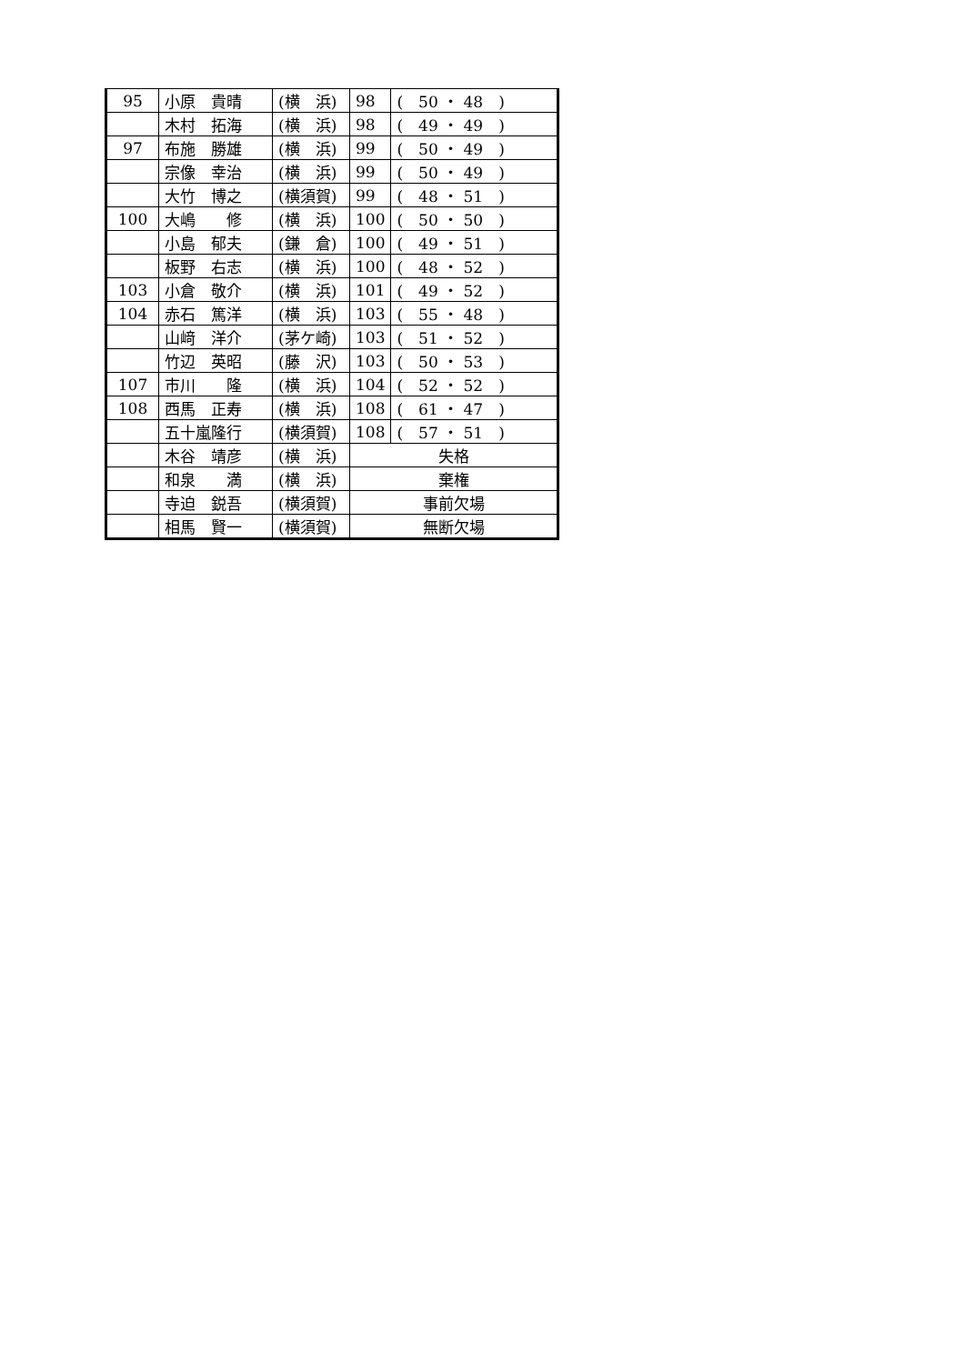| 95 | 小原 貴晴 | (横 浜) | 98 | ( 50 ・ 48 ) |
| | 木村 拓海 | (横 浜) | 98 | ( 49 ・ 49 ) |
| 97 | 布施 勝雄 | (横 浜) | 99 | ( 50 ・ 49 ) |
| | 宗像 幸治 | (横 浜) | 99 | ( 50 ・ 49 ) |
| | 大竹 博之 | (横須賀) | 99 | ( 48 ・ 51 ) |
| 100 | 大嶋 修 | (横 浜) | 100 | ( 50 ・ 50 ) |
| | 小島 郁夫 | (鎌 倉) | 100 | ( 49 ・ 51 ) |
| | 板野 右志 | (横 浜) | 100 | ( 48 ・ 52 ) |
| 103 | 小倉 敬介 | (横 浜) | 101 | ( 49 ・ 52 ) |
| 104 | 赤石 篤洋 | (横 浜) | 103 | ( 55 ・ 48 ) |
| | 山﨑 洋介 | (茅ケ崎) | 103 | ( 51 ・ 52 ) |
| | 竹辺 英昭 | (藤 沢) | 103 | ( 50 ・ 53 ) |
| 107 | 市川 隆 | (横 浜) | 104 | ( 52 ・ 52 ) |
| 108 | 西馬 正寿 | (横 浜) | 108 | ( 61 ・ 47 ) |
| | 五十嵐隆行 | (横須賀) | 108 | ( 57 ・ 51 ) |
| | 木谷 靖彦 | (横 浜) | 失格 | |
| | 和泉 満 | (横 浜) | 棄権 | |
| | 寺迫 鋭吾 | (横須賀) | 事前欠場 | |
| | 相馬 賢一 | (横須賀) | 無断欠場 | |